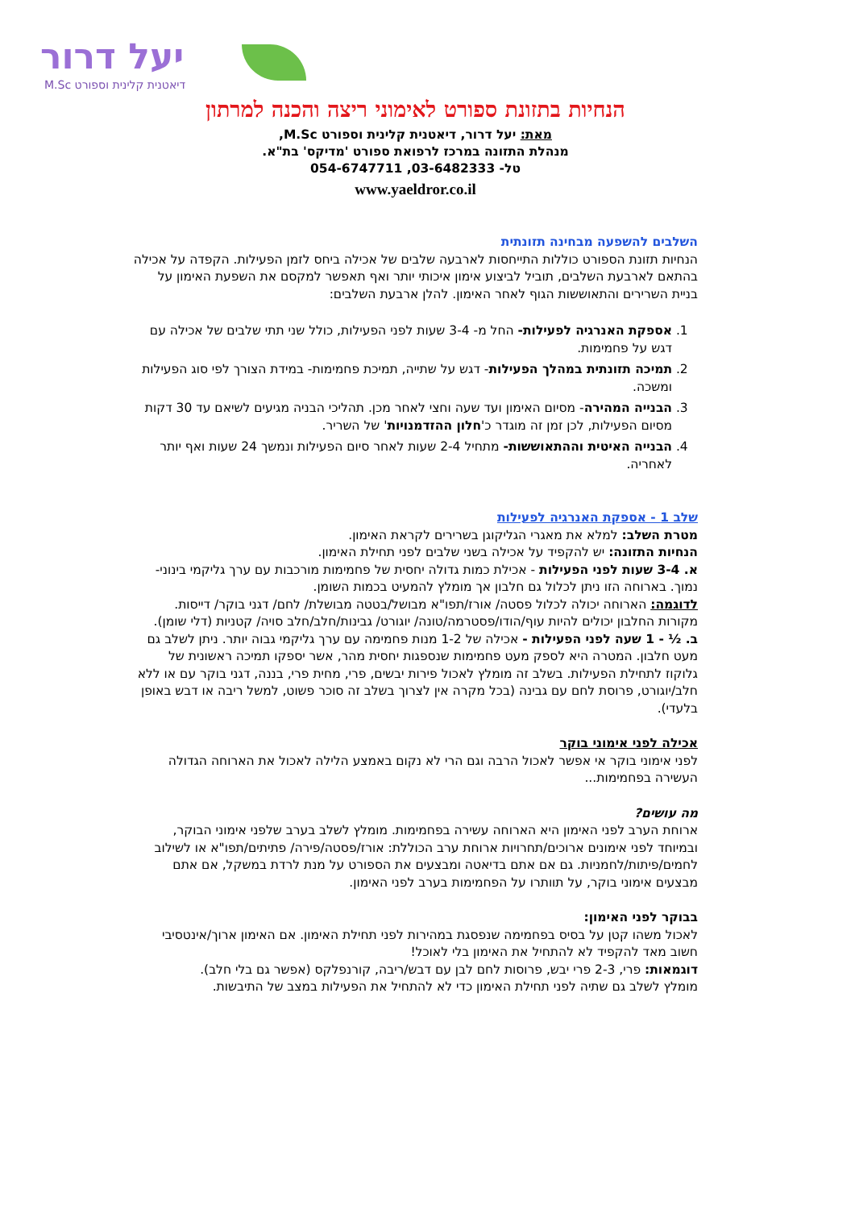יעל דרור
דיאטנית קלינית וספורט M.Sc
הנחיות בתזונת ספורט לאימוני ריצה והכנה למרתון
מאת: יעל דרור, דיאטנית קלינית וספורט M.Sc,
מנהלת התזונה במרכז לרפואת ספורט 'מדיקס' בת"א.
טל- 03-6482333, 054-6747711
www.yaeldror.co.il
השלבים להשפעה מבחינה תזונתית
הנחיות תזונת הספורט כוללות התייחסות לארבעה שלבים של אכילה ביחס לזמן הפעילות. הקפדה על אכילה בהתאם לארבעת השלבים, תוביל לביצוע אימון איכותי יותר ואף תאפשר למקסם את השפעת האימון על בניית השרירים והתאוששות הגוף לאחר האימון. להלן ארבעת השלבים:
1. אספקת האנרגיה לפעילות- החל מ- 3-4 שעות לפני הפעילות, כולל שני תתי שלבים של אכילה עם דגש על פחמימות.
2. תמיכה תזונתית במהלך הפעילות- דגש על שתייה, תמיכת פחמימות- במידת הצורך לפי סוג הפעילות ומשכה.
3. הבנייה המהירה- מסיום האימון ועד שעה וחצי לאחר מכן. תהליכי הבניה מגיעים לשיאם עד 30 דקות מסיום הפעילות, לכן זמן זה מוגדר כ'חלון ההזדמנויות' של השריר.
4. הבנייה האיטית וההתאוששות- מתחיל 2-4 שעות לאחר סיום הפעילות ונמשך 24 שעות ואף יותר לאחריה.
שלב 1 - אספקת האנרגיה לפעילות
מטרת השלב: למלא את מאגרי הגליקוגן בשרירים לקראת האימון.
הנחיות התזונה: יש להקפיד על אכילה בשני שלבים לפני תחילת האימון.
א. 3-4 שעות לפני הפעילות - אכילת כמות גדולה יחסית של פחמימות מורכבות עם ערך גליקמי בינוני-נמוך. בארוחה הזו ניתן לכלול גם חלבון אך מומלץ להמעיט בכמות השומן.
לדוגמה: הארוחה יכולה לכלול פסטה/ אורז/תפו"א מבושל/בטטה מבושלת/ לחם/ דגני בוקר/ דייסות. מקורות החלבון יכולים להיות עוף/הודו/פסטרמה/טונה/ יוגורט/ גבינות/חלב/חלב סויה/ קטניות (דלי שומן).
ב. ½ - 1 שעה לפני הפעילות - אכילה של 1-2 מנות פחמימה עם ערך גליקמי גבוה יותר. ניתן לשלב גם מעט חלבון. המטרה היא לספק מעט פחמימות שנספגות יחסית מהר, אשר יספקו תמיכה ראשונית של גלוקוז לתחילת הפעילות. בשלב זה מומלץ לאכול פירות יבשים, פרי, מחית פרי, בננה, דגני בוקר עם או ללא חלב/יוגורט, פרוסת לחם עם גבינה (בכל מקרה אין לצרוך בשלב זה סוכר פשוט, למשל ריבה או דבש באופן בלעדי).
אכילה לפני אימוני בוקר
לפני אימוני בוקר אי אפשר לאכול הרבה וגם הרי לא נקום באמצע הלילה לאכול את הארוחה הגדולה העשירה בפחמימות...
מה עושים?
ארוחת הערב לפני האימון היא הארוחה עשירה בפחמימות. מומלץ לשלב בערב שלפני אימוני הבוקר, ובמיוחד לפני אימונים ארוכים/תחרויות ארוחת ערב הכוללת: אורז/פסטה/פירה/ פתיתים/תפו"א או לשילוב לחמים/פיתות/לחמניות. גם אם אתם בדיאטה ומבצעים את הספורט על מנת לרדת במשקל, אם אתם מבצעים אימוני בוקר, על תוותרו על הפחמימות בערב לפני האימון.
בבוקר לפני האימון:
לאכול משהו קטן על בסיס בפחמימה שנפסגת במהירות לפני תחילת האימון. אם האימון ארוך/אינטסיבי חשוב מאד להקפיד לא להתחיל את האימון בלי לאוכל!
דוגמאות: פרי, 2-3 פרי יבש, פרוסות לחם לבן עם דבש/ריבה, קורנפלקס (אפשר גם בלי חלב).
מומלץ לשלב גם שתיה לפני תחילת האימון כדי לא להתחיל את הפעילות במצב של התיבשות.